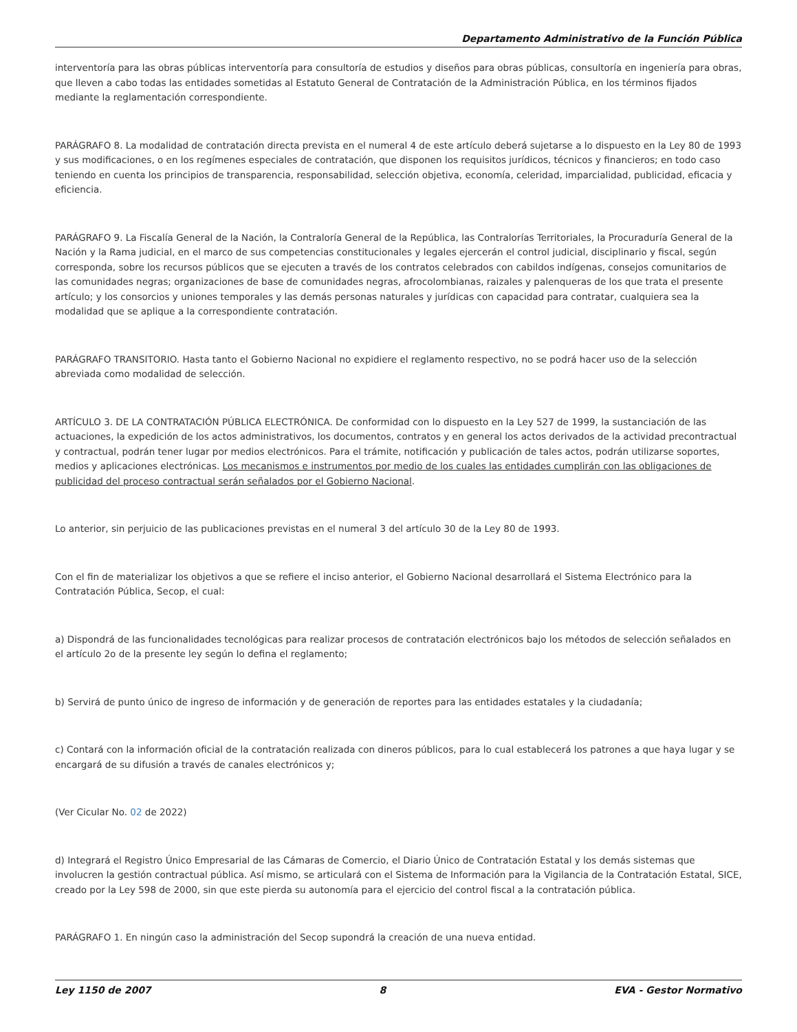Departamento Administrativo de la Función Pública
interventoría para las obras públicas interventoría para consultoría de estudios y diseños para obras públicas, consultoría en ingeniería para obras, que lleven a cabo todas las entidades sometidas al Estatuto General de Contratación de la Administración Pública, en los términos fijados mediante la reglamentación correspondiente.
PARÁGRAFO 8. La modalidad de contratación directa prevista en el numeral 4 de este artículo deberá sujetarse a lo dispuesto en la Ley 80 de 1993 y sus modificaciones, o en los regímenes especiales de contratación, que disponen los requisitos jurídicos, técnicos y financieros; en todo caso teniendo en cuenta los principios de transparencia, responsabilidad, selección objetiva, economía, celeridad, imparcialidad, publicidad, eficacia y eficiencia.
PARÁGRAFO 9. La Fiscalía General de la Nación, la Contraloría General de la República, las Contralorías Territoriales, la Procuraduría General de la Nación y la Rama judicial, en el marco de sus competencias constitucionales y legales ejercerán el control judicial, disciplinario y fiscal, según corresponda, sobre los recursos públicos que se ejecuten a través de los contratos celebrados con cabildos indígenas, consejos comunitarios de las comunidades negras; organizaciones de base de comunidades negras, afrocolombianas, raizales y palenqueras de los que trata el presente artículo; y los consorcios y uniones temporales y las demás personas naturales y jurídicas con capacidad para contratar, cualquiera sea la modalidad que se aplique a la correspondiente contratación.
PARÁGRAFO TRANSITORIO. Hasta tanto el Gobierno Nacional no expidiere el reglamento respectivo, no se podrá hacer uso de la selección abreviada como modalidad de selección.
ARTÍCULO 3. DE LA CONTRATACIÓN PÚBLICA ELECTRÓNICA. De conformidad con lo dispuesto en la Ley 527 de 1999, la sustanciación de las actuaciones, la expedición de los actos administrativos, los documentos, contratos y en general los actos derivados de la actividad precontractual y contractual, podrán tener lugar por medios electrónicos. Para el trámite, notificación y publicación de tales actos, podrán utilizarse soportes, medios y aplicaciones electrónicas. Los mecanismos e instrumentos por medio de los cuales las entidades cumplirán con las obligaciones de publicidad del proceso contractual serán señalados por el Gobierno Nacional.
Lo anterior, sin perjuicio de las publicaciones previstas en el numeral 3 del artículo 30 de la Ley 80 de 1993.
Con el fin de materializar los objetivos a que se refiere el inciso anterior, el Gobierno Nacional desarrollará el Sistema Electrónico para la Contratación Pública, Secop, el cual:
a) Dispondrá de las funcionalidades tecnológicas para realizar procesos de contratación electrónicos bajo los métodos de selección señalados en el artículo 2o de la presente ley según lo defina el reglamento;
b) Servirá de punto único de ingreso de información y de generación de reportes para las entidades estatales y la ciudadanía;
c) Contará con la información oficial de la contratación realizada con dineros públicos, para lo cual establecerá los patrones a que haya lugar y se encargará de su difusión a través de canales electrónicos y;
(Ver Cicular No. 02 de 2022)
d) Integrará el Registro Único Empresarial de las Cámaras de Comercio, el Diario Único de Contratación Estatal y los demás sistemas que involucren la gestión contractual pública. Así mismo, se articulará con el Sistema de Información para la Vigilancia de la Contratación Estatal, SICE, creado por la Ley 598 de 2000, sin que este pierda su autonomía para el ejercicio del control fiscal a la contratación pública.
PARÁGRAFO 1. En ningún caso la administración del Secop supondrá la creación de una nueva entidad.
Ley 1150 de 2007 8 EVA - Gestor Normativo